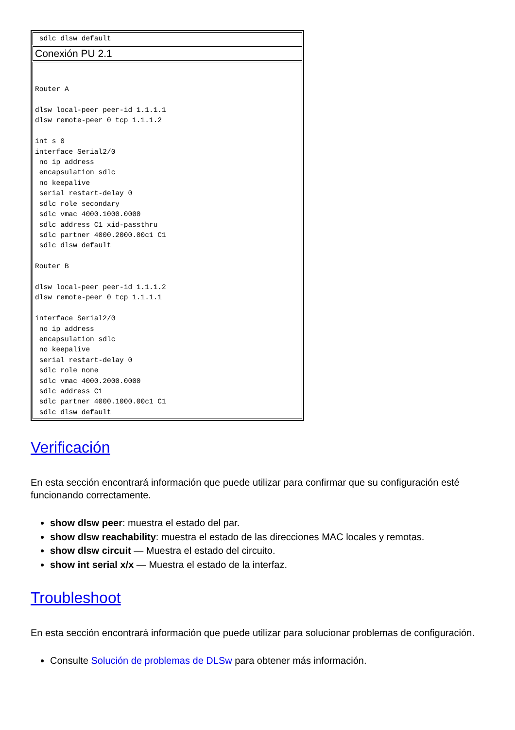| sdlc dlsw default |
| Conexión PU 2.1 |
| Router A dlsw local-peer peer-id 1.1.1.1 dlsw remote-peer 0 tcp 1.1.1.2 int s 0 interface Serial2/0 no ip address encapsulation sdlc no keepalive serial restart-delay 0 sdlc role secondary sdlc vmac 4000.1000.0000 sdlc address C1 xid-passthru sdlc partner 4000.2000.00c1 C1 sdlc dlsw default Router B dlsw local-peer peer-id 1.1.1.2 dlsw remote-peer 0 tcp 1.1.1.1 interface Serial2/0 no ip address encapsulation sdlc no keepalive serial restart-delay 0 sdlc role none sdlc vmac 4000.2000.0000 sdlc address C1 sdlc partner 4000.1000.00c1 C1 sdlc dlsw default |
Verificación
En esta sección encontrará información que puede utilizar para confirmar que su configuración esté funcionando correctamente.
show dlsw peer: muestra el estado del par.
show dlsw reachability: muestra el estado de las direcciones MAC locales y remotas.
show dlsw circuit — Muestra el estado del circuito.
show int serial x/x — Muestra el estado de la interfaz.
Troubleshoot
En esta sección encontrará información que puede utilizar para solucionar problemas de configuración.
Consulte Solución de problemas de DLSw para obtener más información.